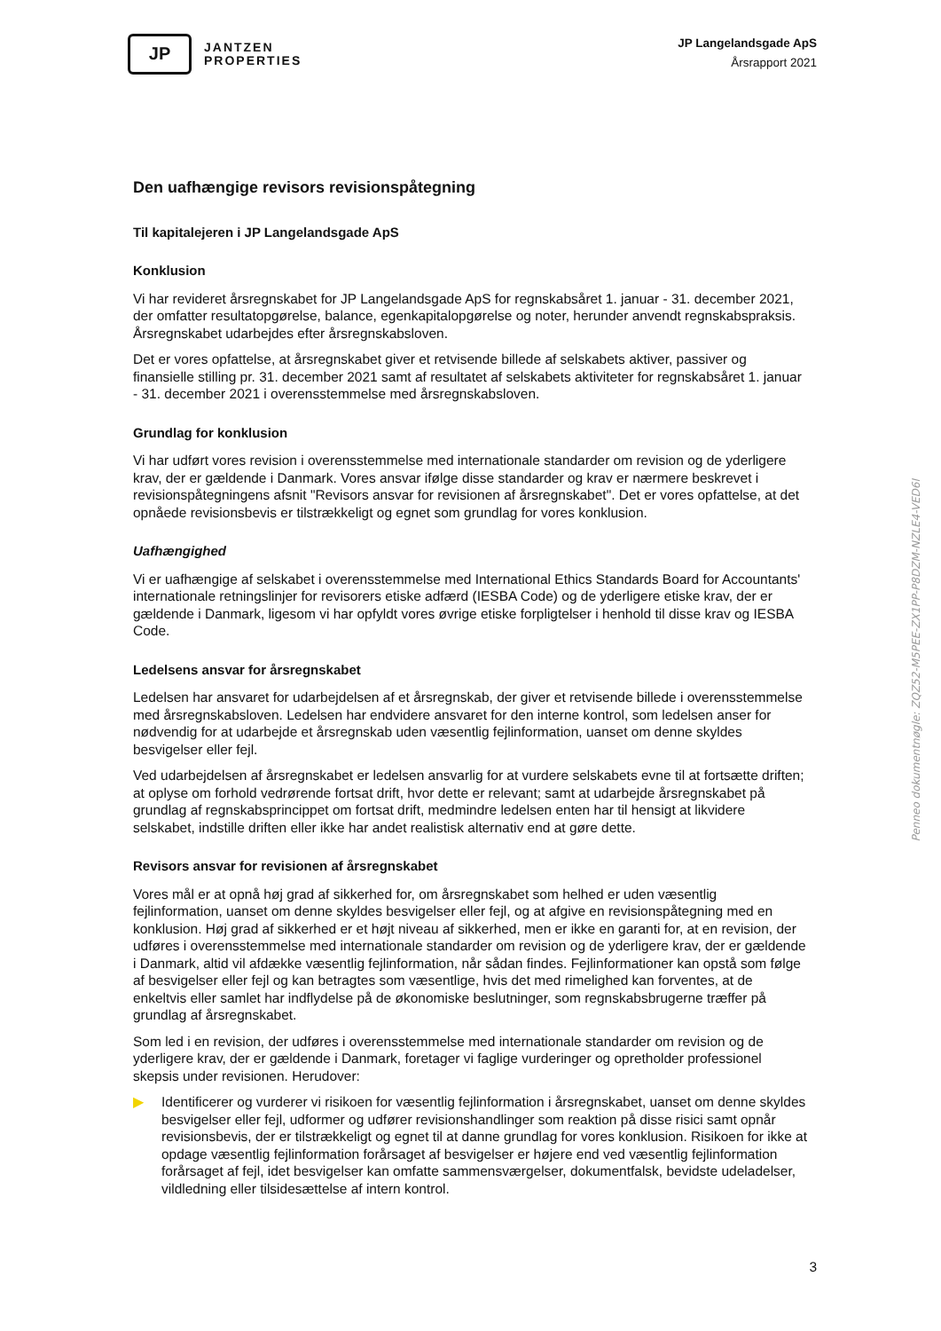JP
JANTZEN
PROPERTIES
JP Langelandsgade ApS
Årsrapport 2021
Den uafhængige revisors revisionspåtegning
Til kapitalejeren i JP Langelandsgade ApS
Konklusion
Vi har revideret årsregnskabet for JP Langelandsgade ApS for regnskabsåret 1. januar - 31. december 2021, der omfatter resultatopgørelse, balance, egenkapitalopgørelse og noter, herunder anvendt regnskabspraksis. Årsregnskabet udarbejdes efter årsregnskabsloven.
Det er vores opfattelse, at årsregnskabet giver et retvisende billede af selskabets aktiver, passiver og finansielle stilling pr. 31. december 2021 samt af resultatet af selskabets aktiviteter for regnskabsåret 1. januar - 31. december 2021 i overensstemmelse med årsregnskabsloven.
Grundlag for konklusion
Vi har udført vores revision i overensstemmelse med internationale standarder om revision og de yderligere krav, der er gældende i Danmark. Vores ansvar ifølge disse standarder og krav er nærmere beskrevet i revisionspåtegningens afsnit "Revisors ansvar for revisionen af årsregnskabet". Det er vores opfattelse, at det opnåede revisionsbevis er tilstrækkeligt og egnet som grundlag for vores konklusion.
Uafhængighed
Vi er uafhængige af selskabet i overensstemmelse med International Ethics Standards Board for Accountants' internationale retningslinjer for revisorers etiske adfærd (IESBA Code) og de yderligere etiske krav, der er gældende i Danmark, ligesom vi har opfyldt vores øvrige etiske forpligtelser i henhold til disse krav og IESBA Code.
Ledelsens ansvar for årsregnskabet
Ledelsen har ansvaret for udarbejdelsen af et årsregnskab, der giver et retvisende billede i overensstemmelse med årsregnskabsloven. Ledelsen har endvidere ansvaret for den interne kontrol, som ledelsen anser for nødvendig for at udarbejde et årsregnskab uden væsentlig fejlinformation, uanset om denne skyldes besvigelser eller fejl.
Ved udarbejdelsen af årsregnskabet er ledelsen ansvarlig for at vurdere selskabets evne til at fortsætte driften; at oplyse om forhold vedrørende fortsat drift, hvor dette er relevant; samt at udarbejde årsregnskabet på grundlag af regnskabsprincippet om fortsat drift, medmindre ledelsen enten har til hensigt at likvidere selskabet, indstille driften eller ikke har andet realistisk alternativ end at gøre dette.
Revisors ansvar for revisionen af årsregnskabet
Vores mål er at opnå høj grad af sikkerhed for, om årsregnskabet som helhed er uden væsentlig fejlinformation, uanset om denne skyldes besvigelser eller fejl, og at afgive en revisionspåtegning med en konklusion. Høj grad af sikkerhed er et højt niveau af sikkerhed, men er ikke en garanti for, at en revision, der udføres i overensstemmelse med internationale standarder om revision og de yderligere krav, der er gældende i Danmark, altid vil afdække væsentlig fejlinformation, når sådan findes. Fejlinformationer kan opstå som følge af besvigelser eller fejl og kan betragtes som væsentlige, hvis det med rimelighed kan forventes, at de enkeltvis eller samlet har indflydelse på de økonomiske beslutninger, som regnskabsbrugerne træffer på grundlag af årsregnskabet.
Som led i en revision, der udføres i overensstemmelse med internationale standarder om revision og de yderligere krav, der er gældende i Danmark, foretager vi faglige vurderinger og opretholder professionel skepsis under revisionen. Herudover:
▶ Identificerer og vurderer vi risikoen for væsentlig fejlinformation i årsregnskabet, uanset om denne skyldes besvigelser eller fejl, udformer og udfører revisionshandlinger som reaktion på disse risici samt opnår revisionsbevis, der er tilstrækkeligt og egnet til at danne grundlag for vores konklusion. Risikoen for ikke at opdage væsentlig fejlinformation forårsaget af besvigelser er højere end ved væsentlig fejlinformation forårsaget af fejl, idet besvigelser kan omfatte sammensværgelser, dokumentfalsk, bevidste udeladelser, vildledning eller tilsidesættelse af intern kontrol.
Penneo dokumentnøgle: ZQZ52-M5PEE-ZX1PP-P8DZM-NZLE4-VED6I
3